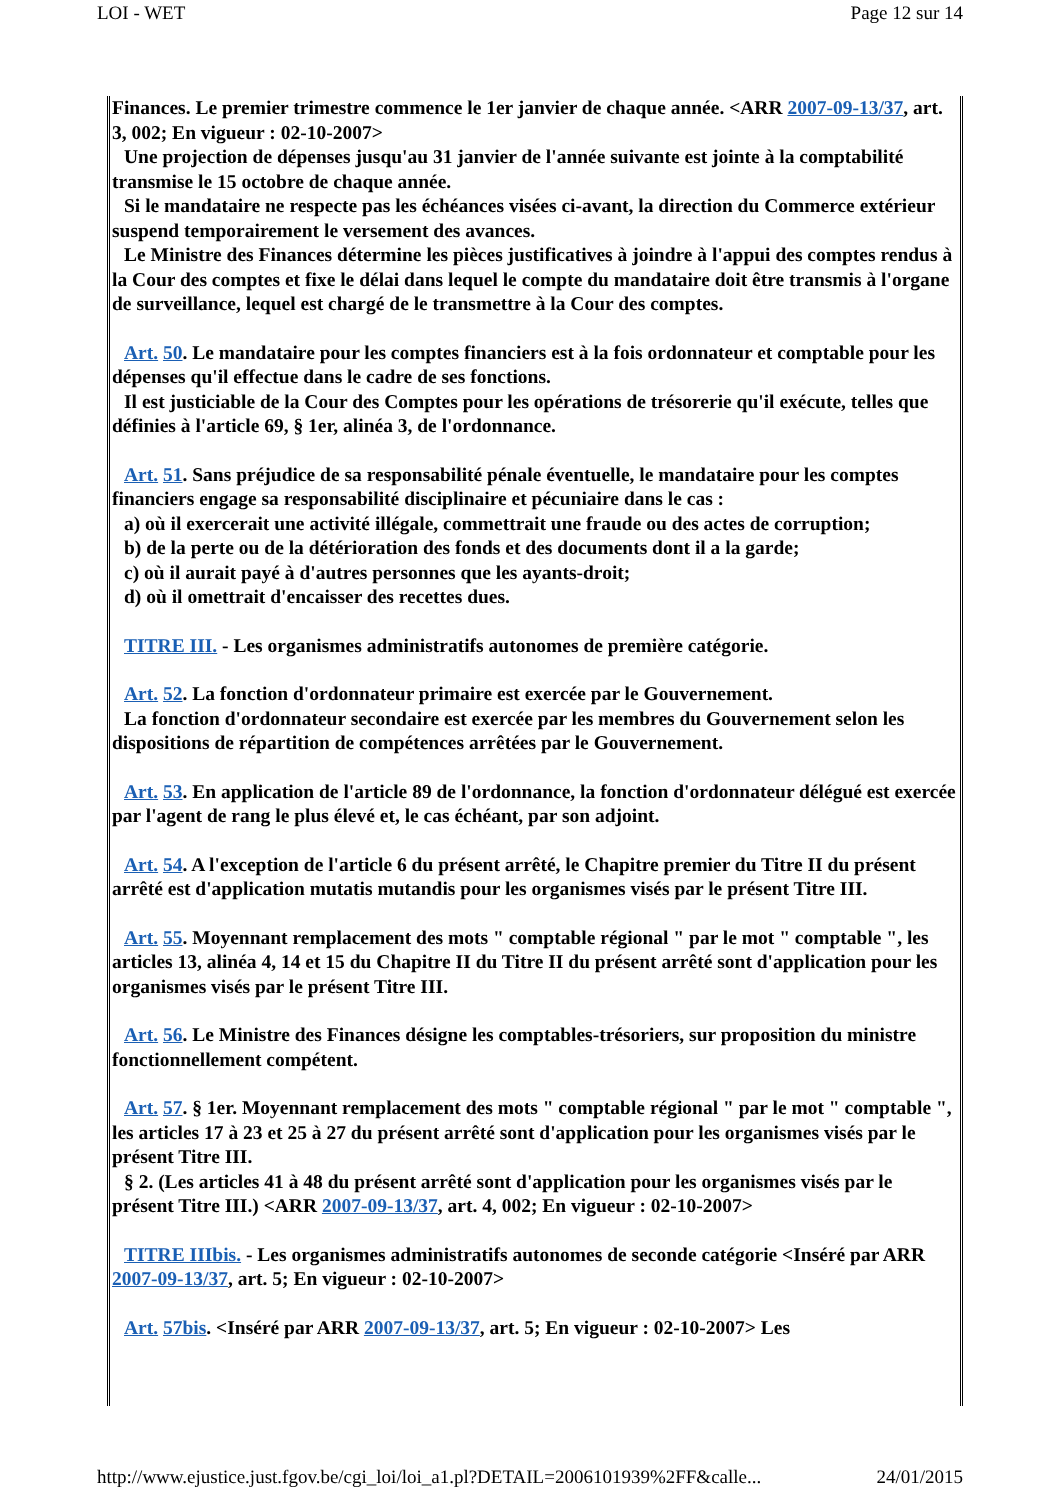LOI - WET Page 12 sur 14
Finances. Le premier trimestre commence le 1er janvier de chaque année. <ARR 2007-09-13/37, art. 3, 002; En vigueur : 02-10-2007>
Une projection de dépenses jusqu'au 31 janvier de l'année suivante est jointe à la comptabilité transmise le 15 octobre de chaque année.
Si le mandataire ne respecte pas les échéances visées ci-avant, la direction du Commerce extérieur suspend temporairement le versement des avances.
Le Ministre des Finances détermine les pièces justificatives à joindre à l'appui des comptes rendus à la Cour des comptes et fixe le délai dans lequel le compte du mandataire doit être transmis à l'organe de surveillance, lequel est chargé de le transmettre à la Cour des comptes.
Art. 50. Le mandataire pour les comptes financiers est à la fois ordonnateur et comptable pour les dépenses qu'il effectue dans le cadre de ses fonctions.
Il est justiciable de la Cour des Comptes pour les opérations de trésorerie qu'il exécute, telles que définies à l'article 69, § 1er, alinéa 3, de l'ordonnance.
Art. 51. Sans préjudice de sa responsabilité pénale éventuelle, le mandataire pour les comptes financiers engage sa responsabilité disciplinaire et pécuniaire dans le cas :
a) où il exercerait une activité illégale, commettrait une fraude ou des actes de corruption;
b) de la perte ou de la détérioration des fonds et des documents dont il a la garde;
c) où il aurait payé à d'autres personnes que les ayants-droit;
d) où il omettrait d'encaisser des recettes dues.
TITRE III. - Les organismes administratifs autonomes de première catégorie.
Art. 52. La fonction d'ordonnateur primaire est exercée par le Gouvernement.
La fonction d'ordonnateur secondaire est exercée par les membres du Gouvernement selon les dispositions de répartition de compétences arrêtées par le Gouvernement.
Art. 53. En application de l'article 89 de l'ordonnance, la fonction d'ordonnateur délégué est exercée par l'agent de rang le plus élevé et, le cas échéant, par son adjoint.
Art. 54. A l'exception de l'article 6 du présent arrêté, le Chapitre premier du Titre II du présent arrêté est d'application mutatis mutandis pour les organismes visés par le présent Titre III.
Art. 55. Moyennant remplacement des mots " comptable régional " par le mot " comptable ", les articles 13, alinéa 4, 14 et 15 du Chapitre II du Titre II du présent arrêté sont d'application pour les organismes visés par le présent Titre III.
Art. 56. Le Ministre des Finances désigne les comptables-trésoriers, sur proposition du ministre fonctionnellement compétent.
Art. 57. § 1er. Moyennant remplacement des mots " comptable régional " par le mot " comptable ", les articles 17 à 23 et 25 à 27 du présent arrêté sont d'application pour les organismes visés par le présent Titre III.
§ 2. (Les articles 41 à 48 du présent arrêté sont d'application pour les organismes visés par le présent Titre III.) <ARR 2007-09-13/37, art. 4, 002; En vigueur : 02-10-2007>
TITRE IIIbis. - Les organismes administratifs autonomes de seconde catégorie <Inséré par ARR 2007-09-13/37, art. 5; En vigueur : 02-10-2007>
Art. 57bis. <Inséré par ARR 2007-09-13/37, art. 5; En vigueur : 02-10-2007> Les
http://www.ejustice.just.fgov.be/cgi_loi/loi_a1.pl?DETAIL=2006101939%2FF&calle... 24/01/2015